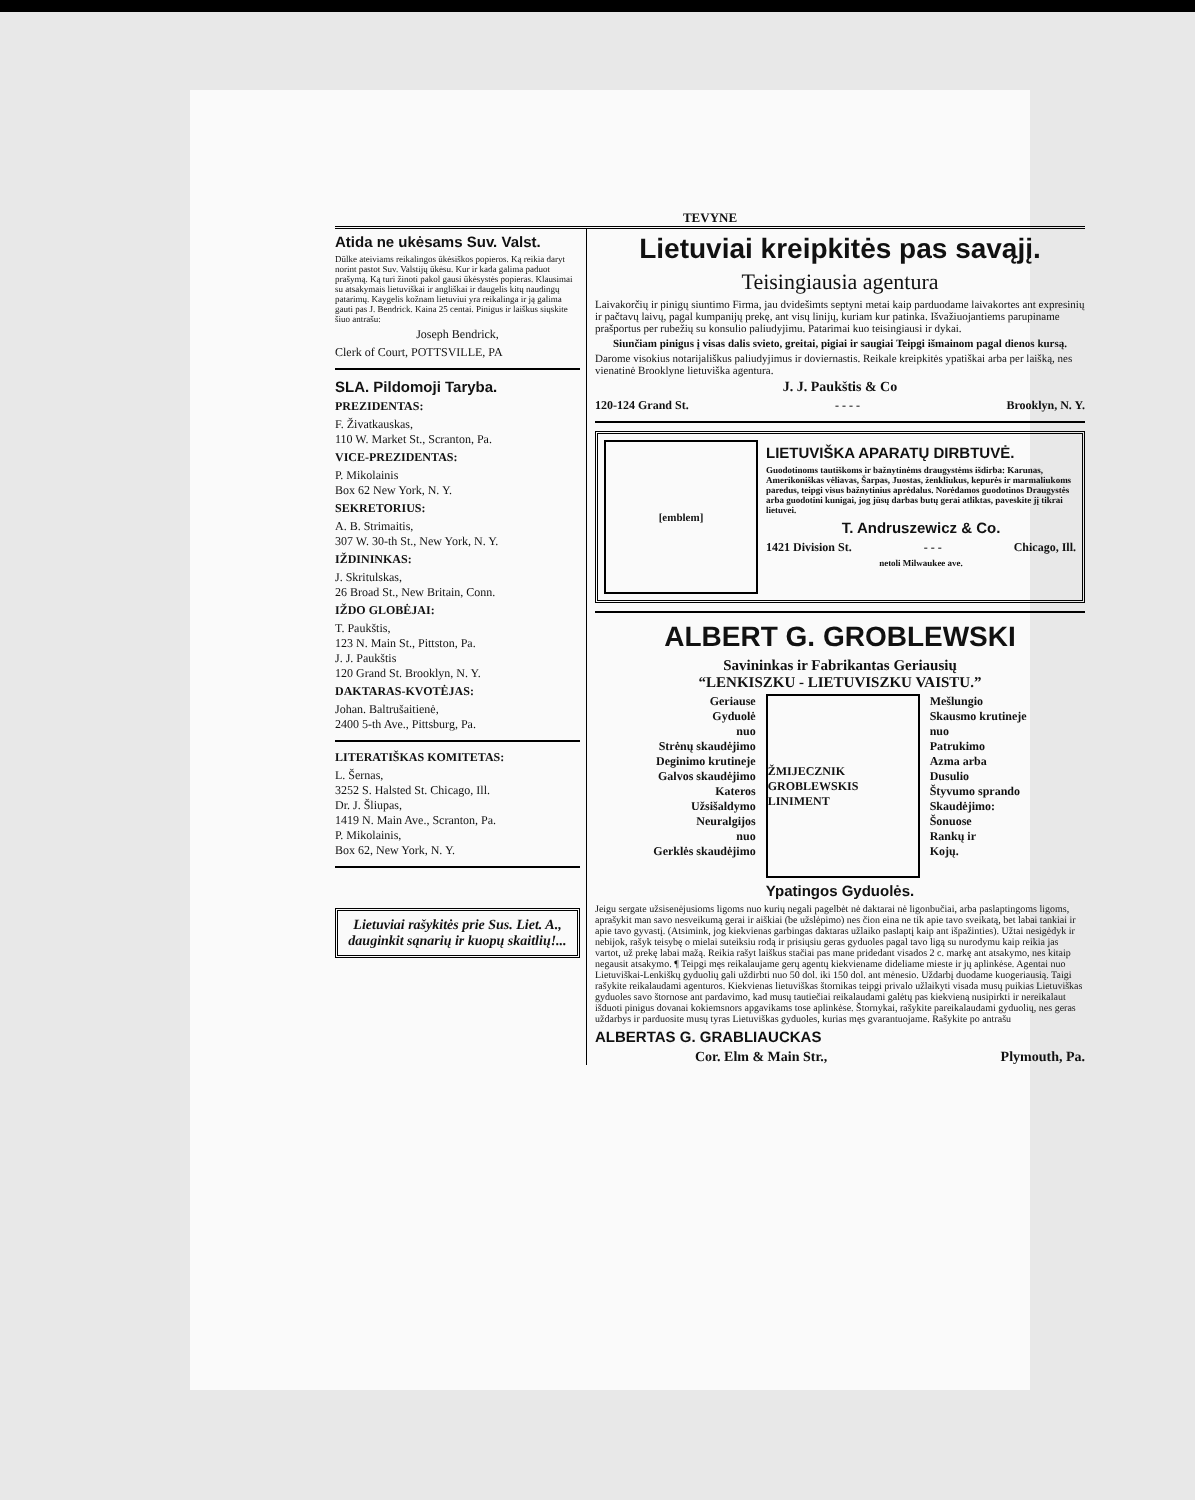TEVYNE
Atida ne ukėsams Suv. Valst.
Dūlke ateiviams reikalingos ūkėsiškos popieros. Ką reikia daryt norint pastot Suv. Valstijų ūkėsu. Kur ir kada galima paduot prašymą. Ką turi žinoti pakol gausi ūkėsystės popieras. Klausimai su atsakymais lietuviškai ir angliškai ir daugelis kitų naudingų patarimų. Kaygelis kožnam lietuviui yra reikalinga ir ją galima gauti pas J. Bendrick. Kaina 25 centai. Pinigus ir laiškus siųskite šiuo antrašu:
Joseph Bendrick,
Clerk of Court, POTTSVILLE, PA
SLA. Pildomoji Taryba.
PREZIDENTAS:
F. Živatkauskas,
110 W. Market St., Scranton, Pa.
VICE-PREZIDENTAS:
P. Mikolainis
Box 62 New York, N. Y.
SEKRETORIUS:
A. B. Strimaitis,
307 W. 30-th St., New York, N. Y.
IŽDININKAS:
J. Skritulskas,
26 Broad St., New Britain, Conn.
IŽDO GLOBĖJAI:
T. Paukštis,
123 N. Main St., Pittston, Pa.
J. J. Paukštis
120 Grand St. Brooklyn, N. Y.
DAKTARAS-KVOTĖJAS:
Johan. Baltrušaitienė,
2400 5-th Ave., Pittsburg, Pa.
LITERATIŠKAS KOMITETAS:
L. Šernas,
3252 S. Halsted St. Chicago, Ill.
Dr. J. Šliupas,
1419 N. Main Ave., Scranton, Pa.
P. Mikolainis,
Box 62, New York, N. Y.
Lietuviai rašykitės prie Sus. Liet. A., dauginkit sąnarių ir kuopų skaitlių!...
Lietuviai kreipkitės pas savąjį.
Teisingiausia agentura
Laivakorčių ir pinigų siuntimo Firma, jau dvidešimts septyni metai kaip parduodame laivakortes ant expresinių ir pačtavų laivų, pagal kumpanijų prekę, ant visų linijų, kuriam kur patinka. Išvažiuojantiems parupiname prašportus per rubežių su konsulio paliudyjimu. Patarimai kuo teisingiausi ir dykai.
Siunčiam pinigus į visas dalis svieto, greitai, pigiai ir saugiai Teipgi išmainom pagal dienos kursą.
Darome visokius notarijališkus paliudyjimus ir doviernastis. Reikale kreipkitės ypatiškai arba per laišką, nes vienatinė Brooklyne lietuviška agentura.
J. J. Paukštis & Co
120-124 Grand St. - - - - Brooklyn, N. Y.
[emblem]
LIETUVIŠKA APARATŲ DIRBTUVĖ.
Guodotinoms tautiškoms ir bažnytinėms draugystėms išdirba: Karunas, Amerikoniškas vėliavas, Šarpas, Juostas, ženkliukus, kepurės ir marmaliukoms paredus, teipgi visus bažnytinius aprėdalus. Norėdamos guodotinos Draugystės arba guodotini kunigai, jog jūsų darbas butų gerai atliktas, paveskite jį tikrai lietuvei.
T. Andruszewicz & Co.
1421 Division St. - - - Chicago, Ill.
netoli Milwaukee ave.
ALBERT G. GROBLEWSKI
Savininkas ir Fabrikantas Geriausių
“LENKISZKU - LIETUVISZKU VAISTU.”
Geriause
Gyduolė
nuo
Strėnų skaudėjimo
Deginimo krutineje
Galvos skaudėjimo
Kateros
Užsišaldymo
Neuralgijos
nuo
Gerklės skaudėjimo
ŽMIJECZNIK
GROBLEWSKIS LINIMENT
Mešlungio
Skausmo krutineje
nuo
Patrukimo
Azma arba
Dusulio
Štyvumo sprando
Skaudėjimo:
Šonuose
Rankų ir
Kojų.
Ypatingos Gyduolės.
Jeigu sergate užsisenėjusioms ligoms nuo kurių negali pagelbėt nė daktarai nė ligonbučiai, arba paslaptingoms ligoms, aprašykit man savo nesveikumą gerai ir aiškiai (be užslėpimo) nes čion eina ne tik apie tavo sveikatą, bet labai tankiai ir apie tavo gyvastį. (Atsimink, jog kiekvienas garbingas daktaras užlaiko paslaptį kaip ant išpažinties). Užtai nesigėdyk ir nebijok, rašyk teisybę o mielai suteiksiu rodą ir prisiųsiu geras gyduoles pagal tavo ligą su nurodymu kaip reikia jas vartot, už prekę labai mažą. Reikia rašyt laiškus stačiai pas mane pridedant visados 2 c. markę ant atsakymo, nes kitaip negausit atsakymo. ¶ Teipgi męs reikalaujame gerų agentų kiekviename dideliame mieste ir jų aplinkėse. Agentai nuo Lietuviškai-Lenkiškų gyduolių gali uždirbti nuo 50 dol. iki 150 dol. ant mėnesio. Uždarbį duodame kuogeriausią. Taigi rašykite reikalaudami agenturos. Kiekvienas lietuviškas štornikas teipgi privalo užlaikyti visada musų puikias Lietuviškas gyduoles savo štornose ant pardavimo, kad musų tautiečiai reikalaudami galėtų pas kiekvieną nusipirkti ir nereikalaut išduoti pinigus dovanai kokiemsnors apgavikams tose aplinkėse. Štornykai, rašykite pareikalaudami gyduolių, nes geras uždarbys ir parduosite musų tyras Lietuviškas gyduoles, kurias męs gvarantuojame. Rašykite po antrašu
ALBERTAS G. GRABLIAUCKAS
Cor. Elm & Main Str., Plymouth, Pa.